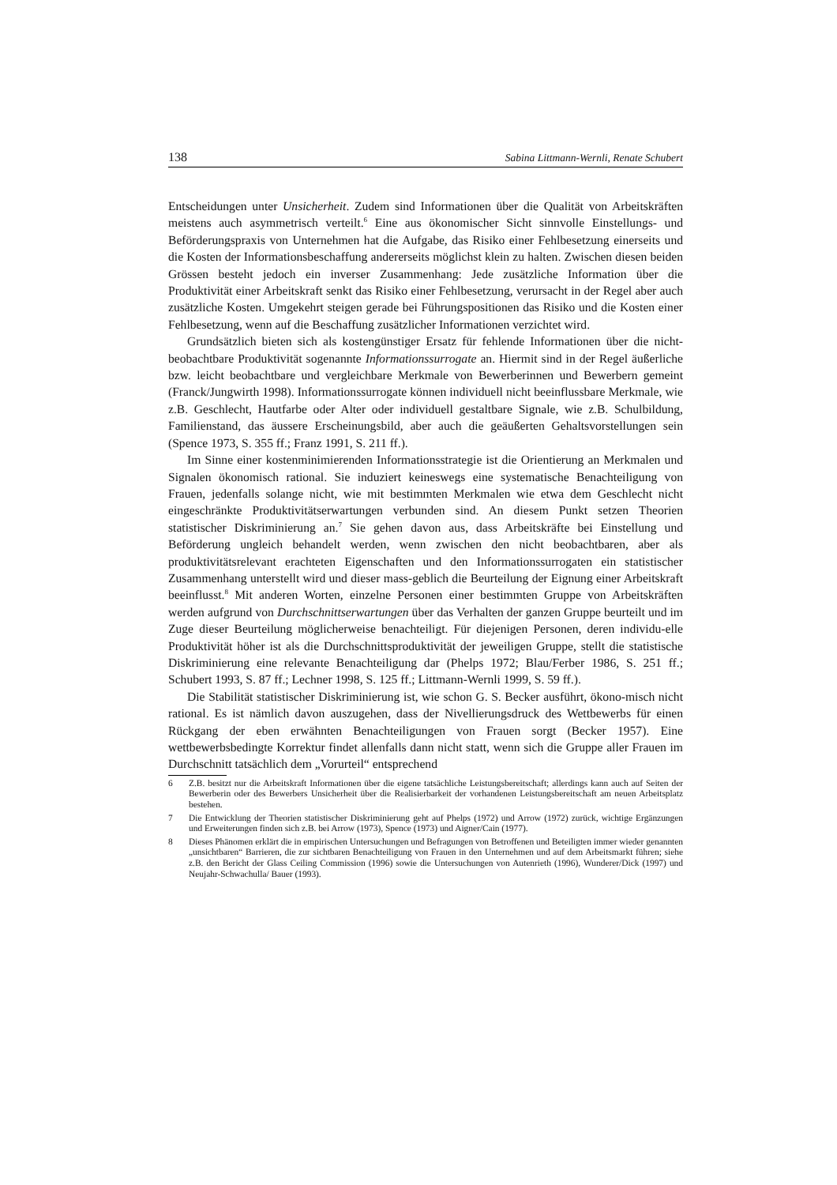138 Sabina Littmann-Wernli, Renate Schubert
Entscheidungen unter Unsicherheit. Zudem sind Informationen über die Qualität von Arbeitskräften meistens auch asymmetrisch verteilt.<sup>6</sup> Eine aus ökonomischer Sicht sinnvolle Einstellungs- und Beförderungspraxis von Unternehmen hat die Aufgabe, das Risiko einer Fehlbesetzung einerseits und die Kosten der Informationsbeschaffung andererseits möglichst klein zu halten. Zwischen diesen beiden Grössen besteht jedoch ein inverser Zusammenhang: Jede zusätzliche Information über die Produktivität einer Arbeitskraft senkt das Risiko einer Fehlbesetzung, verursacht in der Regel aber auch zusätzliche Kosten. Umgekehrt steigen gerade bei Führungspositionen das Risiko und die Kosten einer Fehlbesetzung, wenn auf die Beschaffung zusätzlicher Informationen verzichtet wird.
Grundsätzlich bieten sich als kostengünstiger Ersatz für fehlende Informationen über die nicht-beobachtbare Produktivität sogenannte Informationssurrogate an. Hiermit sind in der Regel äußerliche bzw. leicht beobachtbare und vergleichbare Merkmale von Bewerberinnen und Bewerbern gemeint (Franck/Jungwirth 1998). Informationssurrogate können individuell nicht beeinflussbare Merkmale, wie z.B. Geschlecht, Hautfarbe oder Alter oder individuell gestaltbare Signale, wie z.B. Schulbildung, Familienstand, das äussere Erscheinungsbild, aber auch die geäußerten Gehaltsvorstellungen sein (Spence 1973, S. 355 ff.; Franz 1991, S. 211 ff.).
Im Sinne einer kostenminimierenden Informationsstrategie ist die Orientierung an Merkmalen und Signalen ökonomisch rational. Sie induziert keineswegs eine systematische Benachteiligung von Frauen, jedenfalls solange nicht, wie mit bestimmten Merkmalen wie etwa dem Geschlecht nicht eingeschränkte Produktivitätserwartungen verbunden sind. An diesem Punkt setzen Theorien statistischer Diskriminierung an.<sup>7</sup> Sie gehen davon aus, dass Arbeitskräfte bei Einstellung und Beförderung ungleich behandelt werden, wenn zwischen den nicht beobachtbaren, aber als produktivitätsrelevant erachteten Eigenschaften und den Informationssurrogaten ein statistischer Zusammenhang unterstellt wird und dieser mass-geblich die Beurteilung der Eignung einer Arbeitskraft beeinflusst.<sup>8</sup> Mit anderen Worten, einzelne Personen einer bestimmten Gruppe von Arbeitskräften werden aufgrund von Durchschnittserwartungen über das Verhalten der ganzen Gruppe beurteilt und im Zuge dieser Beurteilung möglicherweise benachteiligt. Für diejenigen Personen, deren individu-elle Produktivität höher ist als die Durchschnittsproduktivität der jeweiligen Gruppe, stellt die statistische Diskriminierung eine relevante Benachteiligung dar (Phelps 1972; Blau/Ferber 1986, S. 251 ff.; Schubert 1993, S. 87 ff.; Lechner 1998, S. 125 ff.; Littmann-Wernli 1999, S. 59 ff.).
Die Stabilität statistischer Diskriminierung ist, wie schon G. S. Becker ausführt, ökono-misch nicht rational. Es ist nämlich davon auszugehen, dass der Nivellierungsdruck des Wettbewerbs für einen Rückgang der eben erwähnten Benachteiligungen von Frauen sorgt (Becker 1957). Eine wettbewerbsbedingte Korrektur findet allenfalls dann nicht statt, wenn sich die Gruppe aller Frauen im Durchschnitt tatsächlich dem „Vorurteil“ entsprechend
6 Z.B. besitzt nur die Arbeitskraft Informationen über die eigene tatsächliche Leistungsbereitschaft; allerdings kann auch auf Seiten der Bewerberin oder des Bewerbers Unsicherheit über die Realisierbarkeit der vorhandenen Leistungsbereitschaft am neuen Arbeitsplatz bestehen.
7 Die Entwicklung der Theorien statistischer Diskriminierung geht auf Phelps (1972) und Arrow (1972) zurück, wichtige Ergänzungen und Erweiterungen finden sich z.B. bei Arrow (1973), Spence (1973) und Aigner/Cain (1977).
8 Dieses Phänomen erklärt die in empirischen Untersuchungen und Befragungen von Betroffenen und Beteiligten immer wieder genannten „unsichtbaren“ Barrieren, die zur sichtbaren Benachteiligung von Frauen in den Unternehmen und auf dem Arbeitsmarkt führen; siehe z.B. den Bericht der Glass Ceiling Commission (1996) sowie die Untersuchungen von Autenrieth (1996), Wunderer/Dick (1997) und Neujahr-Schwachulla/ Bauer (1993).